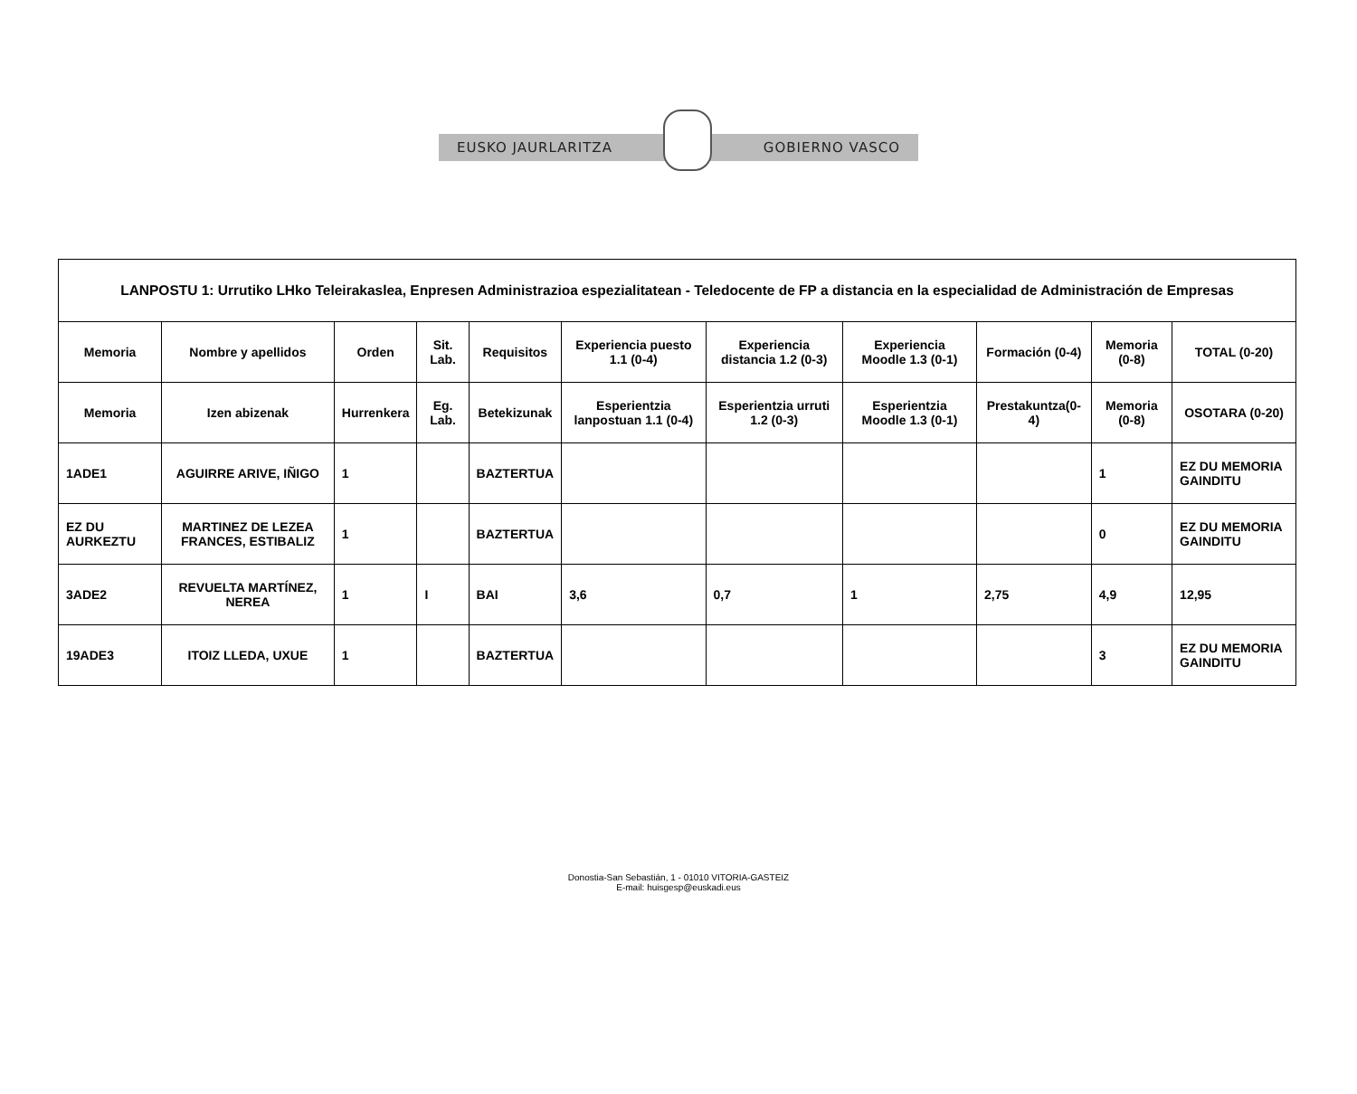EUSKO JAURLARITZA GOBIERNO VASCO
| LANPOSTU 1: Urrutiko LHko Teleirakaslea, Enpresen Administrazioa espezialitatean - Teledocente de FP a distancia en la especialidad de Administración de Empresas | | | | | | | | | | |
| --- | --- | --- | --- | --- | --- | --- | --- | --- | --- | --- |
| Memoria | Nombre y apellidos | Orden | Sit. Lab. | Requisitos | Experiencia puesto 1.1 (0-4) | Experiencia distancia 1.2 (0-3) | Experiencia Moodle 1.3 (0-1) | Formación (0-4) | Memoria (0-8) | TOTAL (0-20) |
| Memoria | Izen abizenak | Hurrenkera | Eg. Lab. | Betekizunak | Esperientzia lanpostuan 1.1 (0-4) | Esperientzia urruti 1.2 (0-3) | Esperientzia Moodle 1.3 (0-1) | Prestakuntza(0-4) | Memoria (0-8) | OSOTARA (0-20) |
| 1ADE1 | AGUIRRE ARIVE, IÑIGO | 1 | | BAZTERTUA | | | | | 1 | EZ DU MEMORIA GAINDITU |
| EZ DU AURKEZTU | MARTINEZ DE LEZEA FRANCES, ESTIBALIZ | 1 | | BAZTERTUA | | | | | 0 | EZ DU MEMORIA GAINDITU |
| 3ADE2 | REVUELTA MARTÍNEZ, NEREA | 1 | I | BAI | 3,6 | 0,7 | 1 | 2,75 | 4,9 | 12,95 |
| 19ADE3 | ITOIZ LLEDA, UXUE | 1 | | BAZTERTUA | | | | | 3 | EZ DU MEMORIA GAINDITU |
Donostia-San Sebastián, 1 - 01010 VITORIA-GASTEIZ
E-mail: huisgesp@euskadi.eus